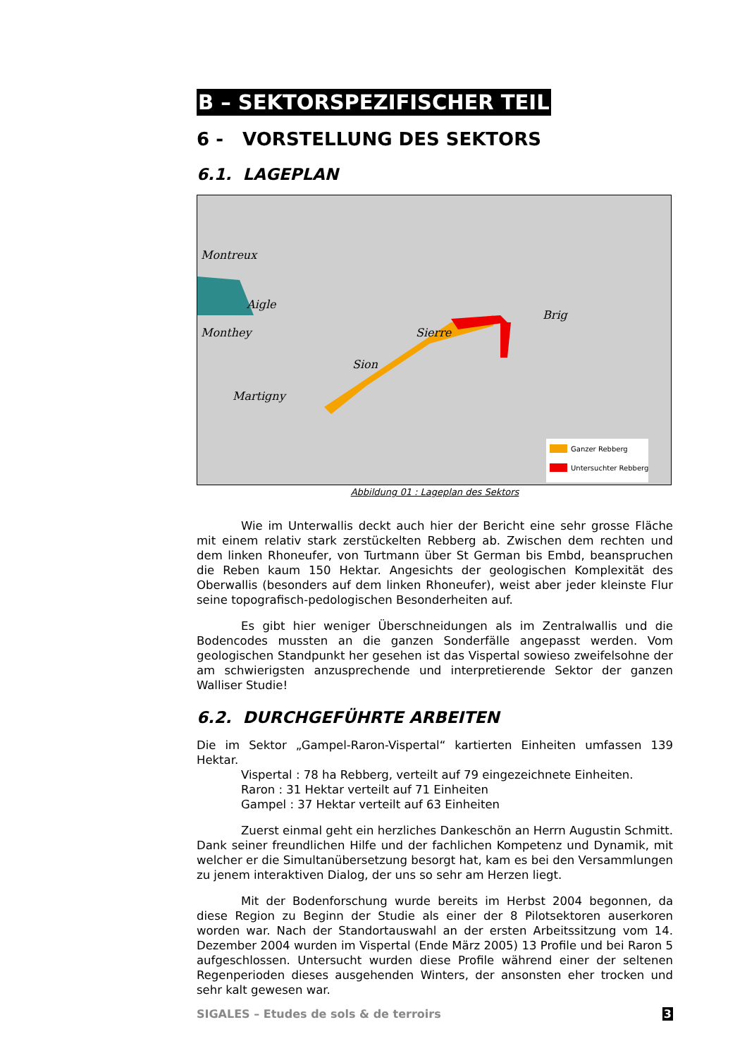B – SEKTORSPEZIFISCHER TEIL
6 - VORSTELLUNG DES SEKTORS
6.1. LAGEPLAN
Montreux
Aigle
Monthey
Sion
Sierre
Brig
Martigny
Ganzer Rebberg
Untersuchter Rebberg
Abbildung 01 : Lageplan des Sektors
Wie im Unterwallis deckt auch hier der Bericht eine sehr grosse Fläche mit einem relativ stark zerstückelten Rebberg ab. Zwischen dem rechten und dem linken Rhoneufer, von Turtmann über St German bis Embd, beanspruchen die Reben kaum 150 Hektar. Angesichts der geologischen Komplexität des Oberwallis (besonders auf dem linken Rhoneufer), weist aber jeder kleinste Flur seine topografisch-pedologischen Besonderheiten auf.
Es gibt hier weniger Überschneidungen als im Zentralwallis und die Bodencodes mussten an die ganzen Sonderfälle angepasst werden. Vom geologischen Standpunkt her gesehen ist das Vispertal sowieso zweifelsohne der am schwierigsten anzusprechende und interpretierende Sektor der ganzen Walliser Studie!
6.2. DURCHGEFÜHRTE ARBEITEN
Die im Sektor „Gampel-Raron-Vispertal“ kartierten Einheiten umfassen 139 Hektar.
Vispertal : 78 ha Rebberg, verteilt auf 79 eingezeichnete Einheiten.
Raron : 31 Hektar verteilt auf 71 Einheiten
Gampel : 37 Hektar verteilt auf 63 Einheiten
Zuerst einmal geht ein herzliches Dankeschön an Herrn Augustin Schmitt. Dank seiner freundlichen Hilfe und der fachlichen Kompetenz und Dynamik, mit welcher er die Simultanübersetzung besorgt hat, kam es bei den Versammlungen zu jenem interaktiven Dialog, der uns so sehr am Herzen liegt.
Mit der Bodenforschung wurde bereits im Herbst 2004 begonnen, da diese Region zu Beginn der Studie als einer der 8 Pilotsektoren auserkoren worden war. Nach der Standortauswahl an der ersten Arbeitssitzung vom 14. Dezember 2004 wurden im Vispertal (Ende März 2005) 13 Profile und bei Raron 5 aufgeschlossen. Untersucht wurden diese Profile während einer der seltenen Regenperioden dieses ausgehenden Winters, der ansonsten eher trocken und sehr kalt gewesen war.
SIGALES – Etudes de sols & de terroirs 3